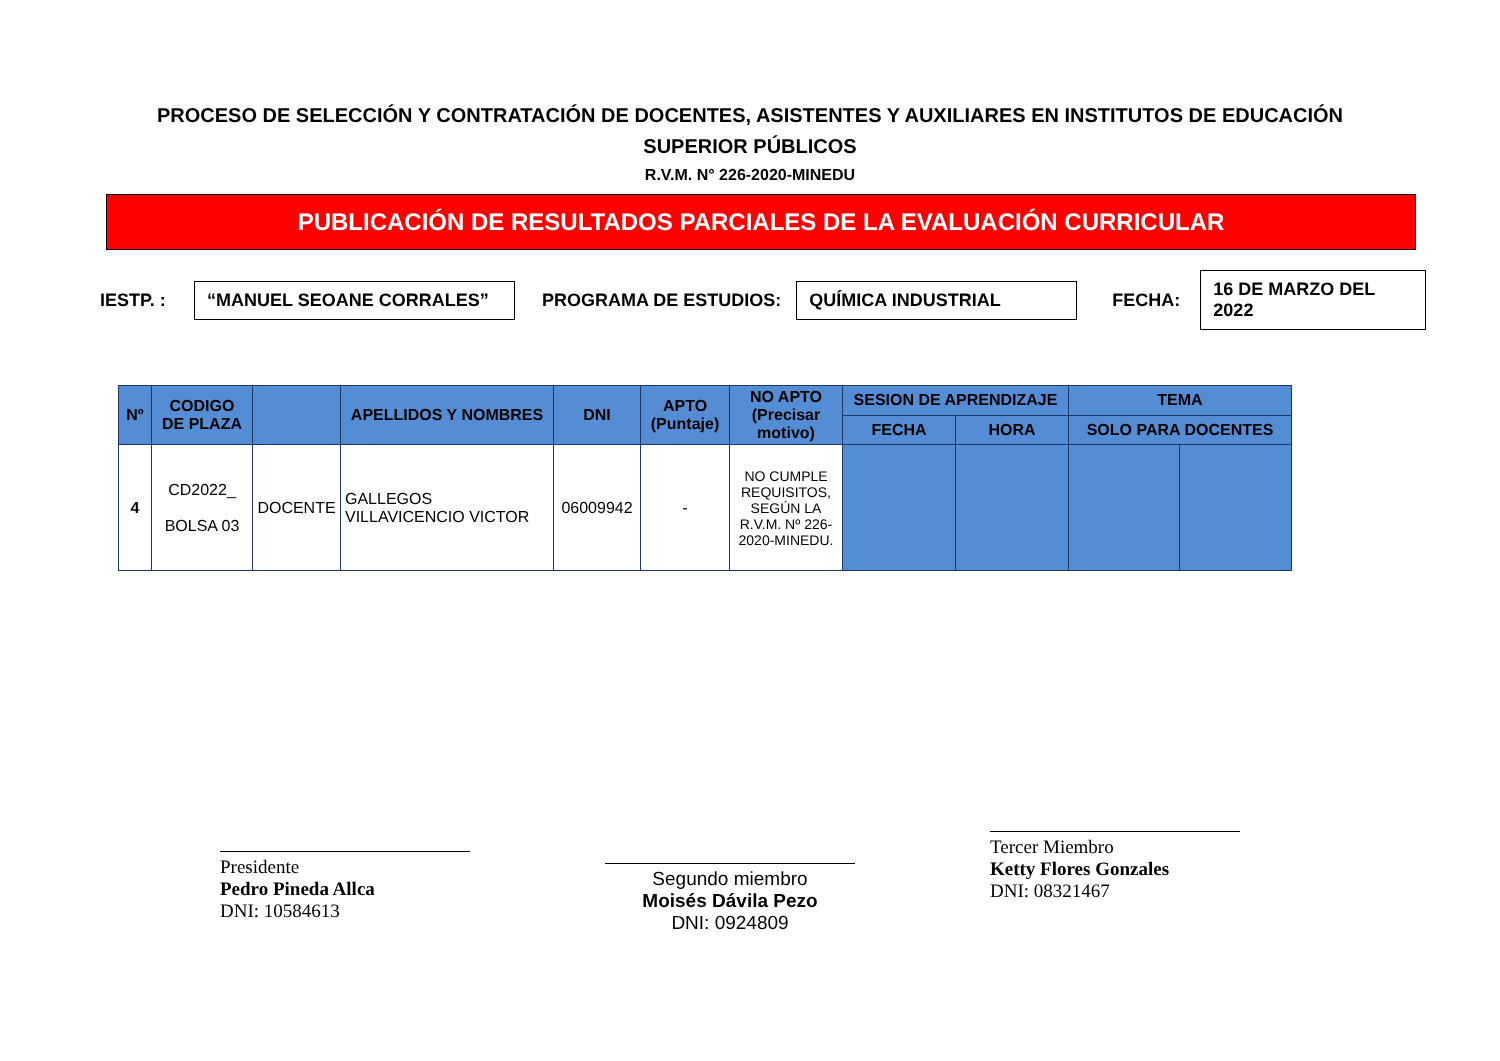PROCESO DE SELECCIÓN Y CONTRATACIÓN DE DOCENTES, ASISTENTES Y AUXILIARES EN INSTITUTOS DE EDUCACIÓN SUPERIOR PÚBLICOS
R.V.M. N° 226-2020-MINEDU
PUBLICACIÓN DE RESULTADOS PARCIALES DE LA EVALUACIÓN CURRICULAR
IESTP. : “MANUEL SEOANE CORRALES” PROGRAMA DE ESTUDIOS: QUÍMICA INDUSTRIAL FECHA: 16 DE MARZO DEL 2022
| Nº | CODIGO DE PLAZA | | APELLIDOS Y NOMBRES | DNI | APTO (Puntaje) | NO APTO (Precisar motivo) | SESION DE APRENDIZAJE | | TEMA | |
| --- | --- | --- | --- | --- | --- | --- | --- | --- | --- | --- |
| | | | | | | | FECHA | HORA | SOLO PARA DOCENTES | |
| 4 | CD2022_ BOLSA 03 | DOCENTE | GALLEGOS VILLAVICENCIO VICTOR | 06009942 | - | NO CUMPLE REQUISITOS, SEGÚN LA R.V.M. Nº 226-2020-MINEDU. | | | | |
Presidente
Pedro Pineda Allca
DNI: 10584613
Segundo miembro
Moisés Dávila Pezo
DNI: 0924809
Tercer Miembro
Ketty Flores Gonzales
DNI: 08321467